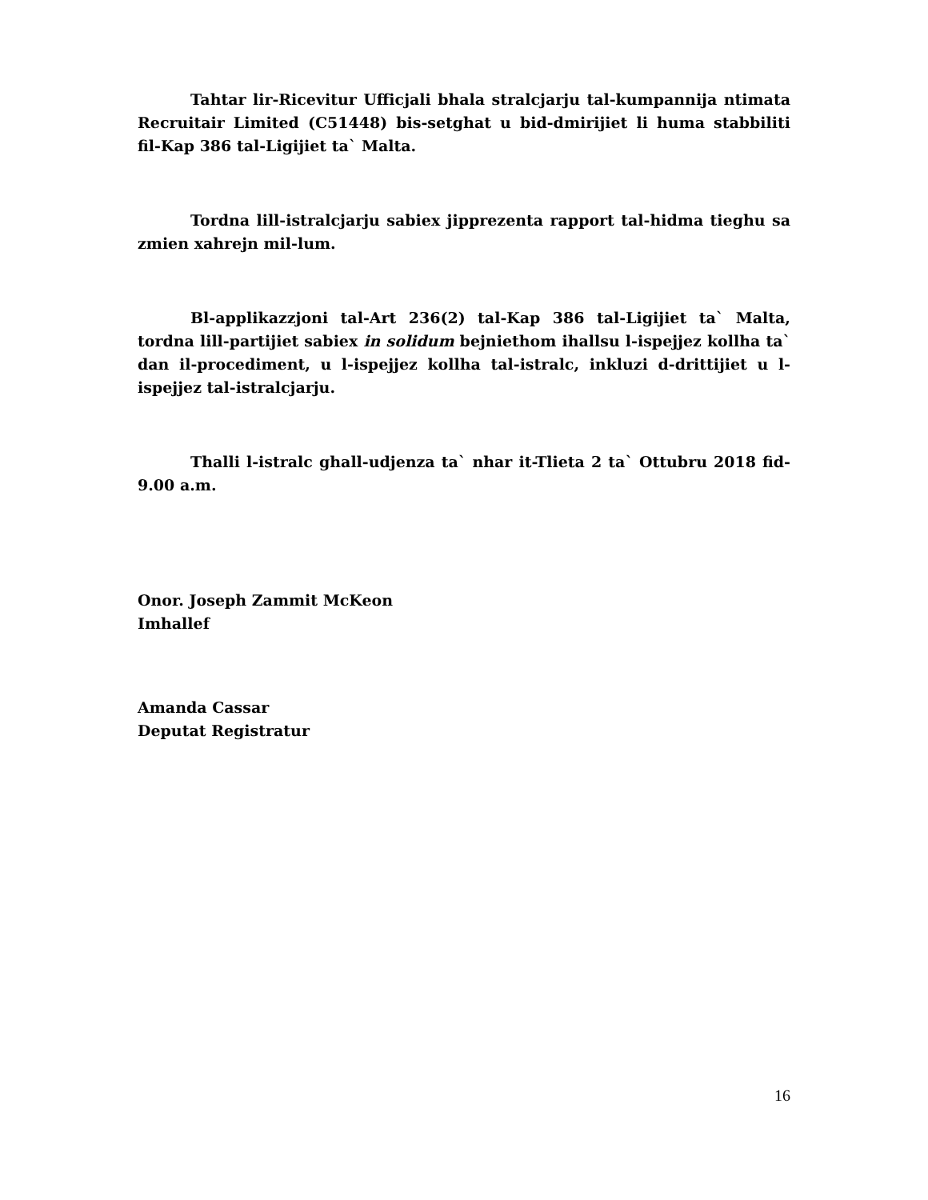Tahtar lir-Ricevitur Ufficjali bhala stralcjarju tal-kumpannija ntimata Recruitair Limited (C51448) bis-setghat u bid-dmirijiet li huma stabbiliti fil-Kap 386 tal-Ligijiet ta` Malta.
Tordna lill-istralcjarju sabiex jipprezenta rapport tal-hidma tieghu sa zmien xahrejn mil-lum.
Bl-applikazzjoni tal-Art 236(2) tal-Kap 386 tal-Ligijiet ta` Malta, tordna lill-partijiet sabiex in solidum bejniethom ihallsu l-ispejjez kollha ta` dan il-procediment, u l-ispejjez kollha tal-istralc, inkluzi d-drittijiet u l-ispejjez tal-istralcjarju.
Thalli l-istralc ghall-udjenza ta` nhar it-Tlieta 2 ta` Ottubru 2018 fid-9.00 a.m.
Onor. Joseph Zammit McKeon
Imhallef
Amanda Cassar
Deputat Registratur
16